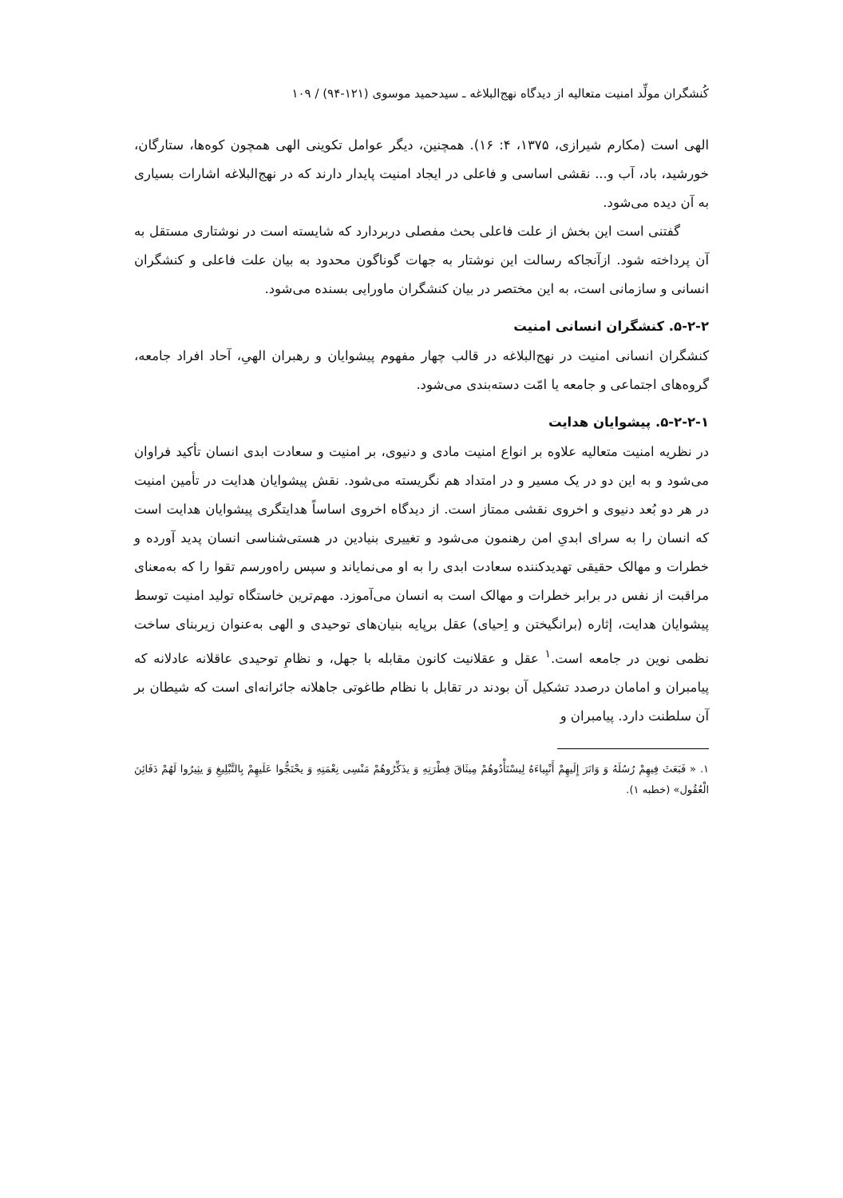کُنشگران مولِّد امنیت متعالیه از دیدگاه نهج‌البلاغه ـ سیدحمید موسوی (۱۲۱-۹۴) / ۱۰۹
الهی است (مکارم شیرازی، ۱۳۷۵، ۴: ۱۶). همچنین، دیگر عوامل تکوینی الهی همچون کوه‌ها، ستارگان، خورشید، باد، آب و... نقشی اساسی و فاعلی در ایجاد امنیت پایدار دارند که در نهج‌البلاغه اشارات بسیاری به آن دیده می‌شود.
گفتنی است این بخش از علت فاعلی بحث مفصلی دربردارد که شایسته است در نوشتاری مستقل به آن پرداخته شود. ازآنجاکه رسالت این نوشتار به جهات گوناگون محدود به بیان علت فاعلی و کنشگران انسانی و سازمانی است، به این مختصر در بیان کنشگران ماورایی بسنده می‌شود.
۵-۲-۲. کنشگران انسانی امنیت
کنشگران انسانی امنیت در نهج‌البلاغه در قالب چهار مفهوم پیشوایان و رهبران الهیِ، آحاد افراد جامعه، گروه‌های اجتماعی و جامعه یا امّت دسته‌بندی می‌شود.
۵-۲-۲-۱. پیشوایان هدایت
در نظریه امنیت متعالیه علاوه بر انواع امنیت مادی و دنیوی، بر امنیت و سعادت ابدی انسان تأکید فراوان می‌شود و به این دو در یک مسیر و در امتداد هم نگریسته می‌شود. نقش پیشوایان هدایت در تأمین امنیت در هر دو بُعد دنیوی و اخروی نقشی ممتاز است. از دیدگاه اخروی اساساً هدایتگری پیشوایان هدایت است که انسان را به سرای ابدیِ امن رهنمون می‌شود و تغییری بنیادین در هستی‌شناسی انسان پدید آورده و خطرات و مهالک حقیقی تهدیدکننده سعادت ابدی را به او می‌نمایاند و سپس راه‌ورسم تقوا را که به‌معنای مراقبت از نفس در برابر خطرات و مهالک است به انسان می‌آموزد. مهم‌ترین خاستگاه تولید امنیت توسط پیشوایان هدایت، إثاره (برانگیختن و اِحیای) عقل برپایه بنیان‌های توحیدی و الهی به‌عنوان زیربنای ساخت نظمی نوین در جامعه است.<sup>۱</sup> عقل و عقلانیت کانون مقابله با جهل، و نظامِ توحیدی عاقلانه عادلانه که پیامبران و امامان درصدد تشکیل آن بودند در تقابل با نظام طاغوتی جاهلانه جائرانه‌ای است که شیطان بر آن سلطنت دارد. پیامبران و
۱. « فَبَعَثَ فِیهِمْ رُسُلَهُ وَ وَاتَرَ إِلَیهِمْ أَنْبِیاءَهُ لِیسْتَأْدُوهُمْ مِیثَاقَ فِطْرَتِهِ وَ یذَکِّرُوهُمْ مَنْسِی نِعْمَتِهِ وَ یحْتَجُّوا عَلَیهِمْ بِالتَّبْلِیغِ وَ یثِیرُوا لَهُمْ دَفَائِنَ الْعُقُول» (خطبه ۱).